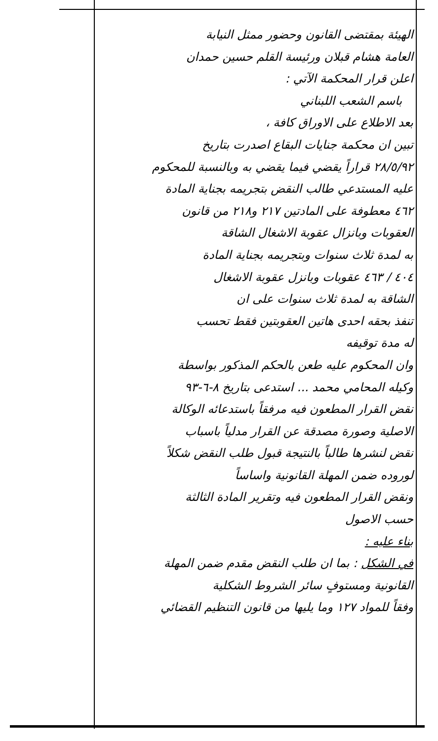الهيئة بمقتضى القانون وحضور ممثل النيابة
العامة هشام قبلان ورئيسة القلم حسين حمدان
اعلن قرار المحكمة الآتي :
باسم الشعب اللبناني
بعد الاطلاع على الاوراق كافة ،
تبين ان محكمة جنايات البقاع اصدرت بتاريخ
٢٨/٥/٩٢ قراراً يقضي فيما يقضي به وبالنسبة للمحكوم
عليه المستدعي طالب النقض بتجريمه بجناية المادة
٤٦٢ معطوفة على المادتين ٢١٧ و٢١٨ من قانون
العقوبات وبانزال عقوبة الاشغال الشاقة
به لمدة ثلاث سنوات وبتجريمه بجناية المادة
٤٠٤ / ٤٦٣ عقوبات وبانزل عقوبة الاشغال
الشاقة به لمدة ثلاث سنوات على ان
تنفذ بحقه احدى هاتين العقوبتين فقط تحسب
له مدة توقيفه
وان المحكوم عليه طعن بالحكم المذكور بواسطة
وكيله المحامي محمد ... استدعى بتاريخ ٨-٦-٩٣
نقض القرار المطعون فيه مرفقاً باستدعائه الوكالة
الاصلية وصورة مصدقة عن القرار مدلياً باسباب
نقض لنشرها طالباً بالنتيجة قبول طلب النقض شكلاً
لوروده ضمن المهلة القانونية واساساً
ونقض القرار المطعون فيه وتقرير المادة الثالثة
حسب الاصول
بناء عليه :
في الشكل : بما ان طلب النقض مقدم ضمن المهلة
القانونية ومستوفٍ سائر الشروط الشكلية
وفقاً للمواد ١٢٧ وما يليها من قانون التنظيم القضائي